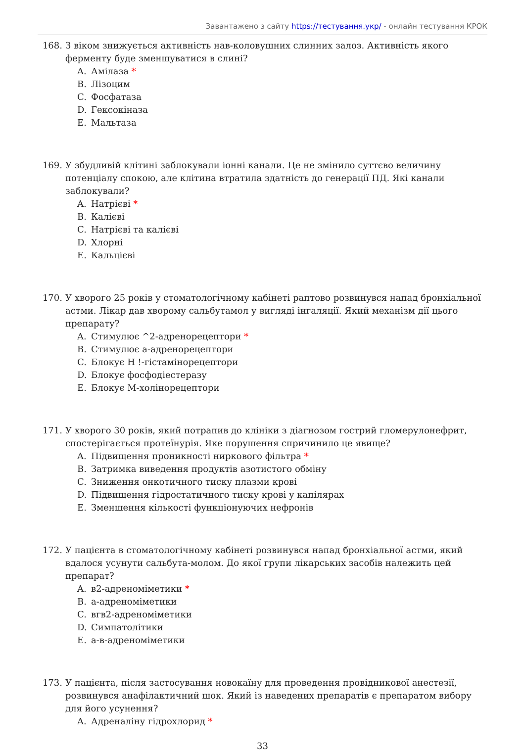Завантажено з сайту https://тестування.укр/ - онлайн тестування КРОК
168. З віком знижується активність нав-коловушних слинних залоз. Активність якого ферменту буде зменшуватися в слині?
A. Амілаза *
B. Лізоцим
C. Фосфатаза
D. Гексокіназа
E. Мальтаза
169. У збудливій клітині заблокували іонні канали. Це не змінило суттєво величину потенціалу спокою, але клітина втратила здатність до генерації ПД. Які канали заблокували?
A. Натрієві *
B. Калієві
C. Натрієві та калієві
D. Хлорні
E. Кальцієві
170. У хворого 25 років у стоматологічному кабінеті раптово розвинувся напад бронхіальної астми. Лікар дав хворому сальбутамол у вигляді інгаляції. Який механізм дії цього препарату?
A. Стимулює ^2-адренорецептори *
B. Стимулює а-адренорецептори
C. Блокує Н !-гістамінорецептори
D. Блокує фосфодіестеразу
E. Блокує М-холінорецептори
171. У хворого 30 років, який потрапив до клініки з діагнозом гострий гломерулонефрит, спостерігається протеїнурія. Яке порушення спричинило це явище?
A. Підвищення проникності ниркового фільтра *
B. Затримка виведення продуктів азотистого обміну
C. Зниження онкотичного тиску плазми крові
D. Підвищення гідростатичного тиску крові у капілярах
E. Зменшення кількості функціонуючих нефронів
172. У пацієнта в стоматологічному кабінеті розвинувся напад бронхіальної астми, який вдалося усунути сальбута-молом. До якої групи лікарських засобів належить цей препарат?
A. в2-адреноміметики *
B. а-адреноміметики
C. вгв2-адреноміметики
D. Симпатолітики
E. а-в-адреноміметики
173. У пацієнта, після застосування новокаїну для проведення провідникової анестезії, розвинувся анафілактичний шок. Який із наведених препаратів є препаратом вибору для його усунення?
A. Адреналіну гідрохлорид *
33